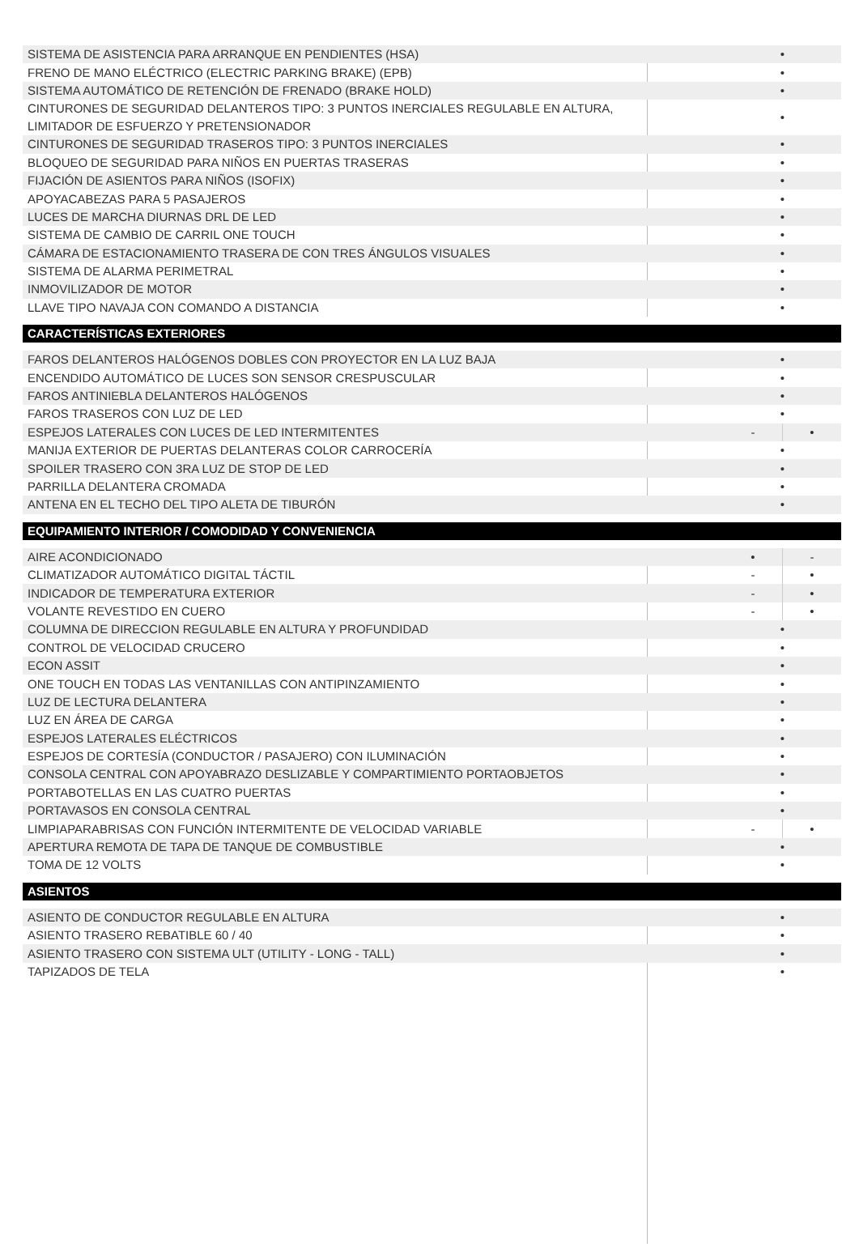| SISTEMA DE ASISTENCIA PARA ARRANQUE EN PENDIENTES (HSA) | • | |
| FRENO DE MANO ELÉCTRICO (ELECTRIC PARKING BRAKE) (EPB) | • | |
| SISTEMA AUTOMÁTICO DE RETENCIÓN DE FRENADO (BRAKE HOLD) | • | |
| CINTURONES DE SEGURIDAD DELANTEROS TIPO: 3 PUNTOS INERCIALES REGULABLE EN ALTURA, LIMITADOR DE ESFUERZO Y PRETENSIONADOR | • | |
| CINTURONES DE SEGURIDAD TRASEROS TIPO: 3 PUNTOS INERCIALES | • | |
| BLOQUEO DE SEGURIDAD PARA NIÑOS EN PUERTAS TRASERAS | • | |
| FIJACIÓN DE ASIENTOS PARA NIÑOS (ISOFIX) | • | |
| APOYACABEZAS PARA 5 PASAJEROS | • | |
| LUCES DE MARCHA DIURNAS DRL DE LED | • | |
| SISTEMA DE CAMBIO DE CARRIL ONE TOUCH | • | |
| CÁMARA DE ESTACIONAMIENTO TRASERA DE CON TRES ÁNGULOS VISUALES | • | |
| SISTEMA DE ALARMA PERIMETRAL | • | |
| INMOVILIZADOR DE MOTOR | • | |
| LLAVE TIPO NAVAJA CON COMANDO A DISTANCIA | • | |
| CARACTERÍSTICAS EXTERIORES | | |
| FAROS DELANTEROS HALÓGENOS DOBLES CON PROYECTOR EN LA LUZ BAJA | • | |
| ENCENDIDO AUTOMÁTICO DE LUCES SON SENSOR CRESPUSCULAR | • | |
| FAROS ANTINIEBLA DELANTEROS HALÓGENOS | • | |
| FAROS TRASEROS CON LUZ DE LED | • | |
| ESPEJOS LATERALES CON LUCES DE LED INTERMITENTES | - | • |
| MANIJA EXTERIOR DE PUERTAS DELANTERAS COLOR CARROCERÍA | • | |
| SPOILER TRASERO CON 3RA LUZ DE STOP DE LED | • | |
| PARRILLA DELANTERA CROMADA | • | |
| ANTENA EN EL TECHO DEL TIPO ALETA DE TIBURÓN | • | |
| EQUIPAMIENTO INTERIOR / COMODIDAD Y CONVENIENCIA | | |
| AIRE ACONDICIONADO | • | - |
| CLIMATIZADOR AUTOMÁTICO DIGITAL TÁCTIL | - | • |
| INDICADOR DE TEMPERATURA EXTERIOR | - | • |
| VOLANTE REVESTIDO EN CUERO | - | • |
| COLUMNA DE DIRECCION REGULABLE EN ALTURA Y PROFUNDIDAD | • | |
| CONTROL DE VELOCIDAD CRUCERO | • | |
| ECON ASSIT | • | |
| ONE TOUCH EN TODAS LAS VENTANILLAS CON ANTIPINZAMIENTO | • | |
| LUZ DE LECTURA DELANTERA | • | |
| LUZ EN ÁREA DE CARGA | • | |
| ESPEJOS LATERALES ELÉCTRICOS | • | |
| ESPEJOS DE CORTESÍA (CONDUCTOR / PASAJERO) CON ILUMINACIÓN | • | |
| CONSOLA CENTRAL CON APOYABRAZO DESLIZABLE Y COMPARTIMIENTO PORTAOBJETOS | • | |
| PORTABOTELLAS EN LAS CUATRO PUERTAS | • | |
| PORTAVASOS EN CONSOLA CENTRAL | • | |
| LIMPIAPARABRISAS CON FUNCIÓN INTERMITENTE DE VELOCIDAD VARIABLE | - | • |
| APERTURA REMOTA DE TAPA DE TANQUE DE COMBUSTIBLE | • | |
| TOMA DE 12 VOLTS | • | |
| ASIENTOS | | |
| ASIENTO DE CONDUCTOR REGULABLE EN ALTURA | • | |
| ASIENTO TRASERO REBATIBLE 60 / 40 | • | |
| ASIENTO TRASERO CON SISTEMA ULT (UTILITY - LONG - TALL) | • | |
| TAPIZADOS DE TELA | • | |